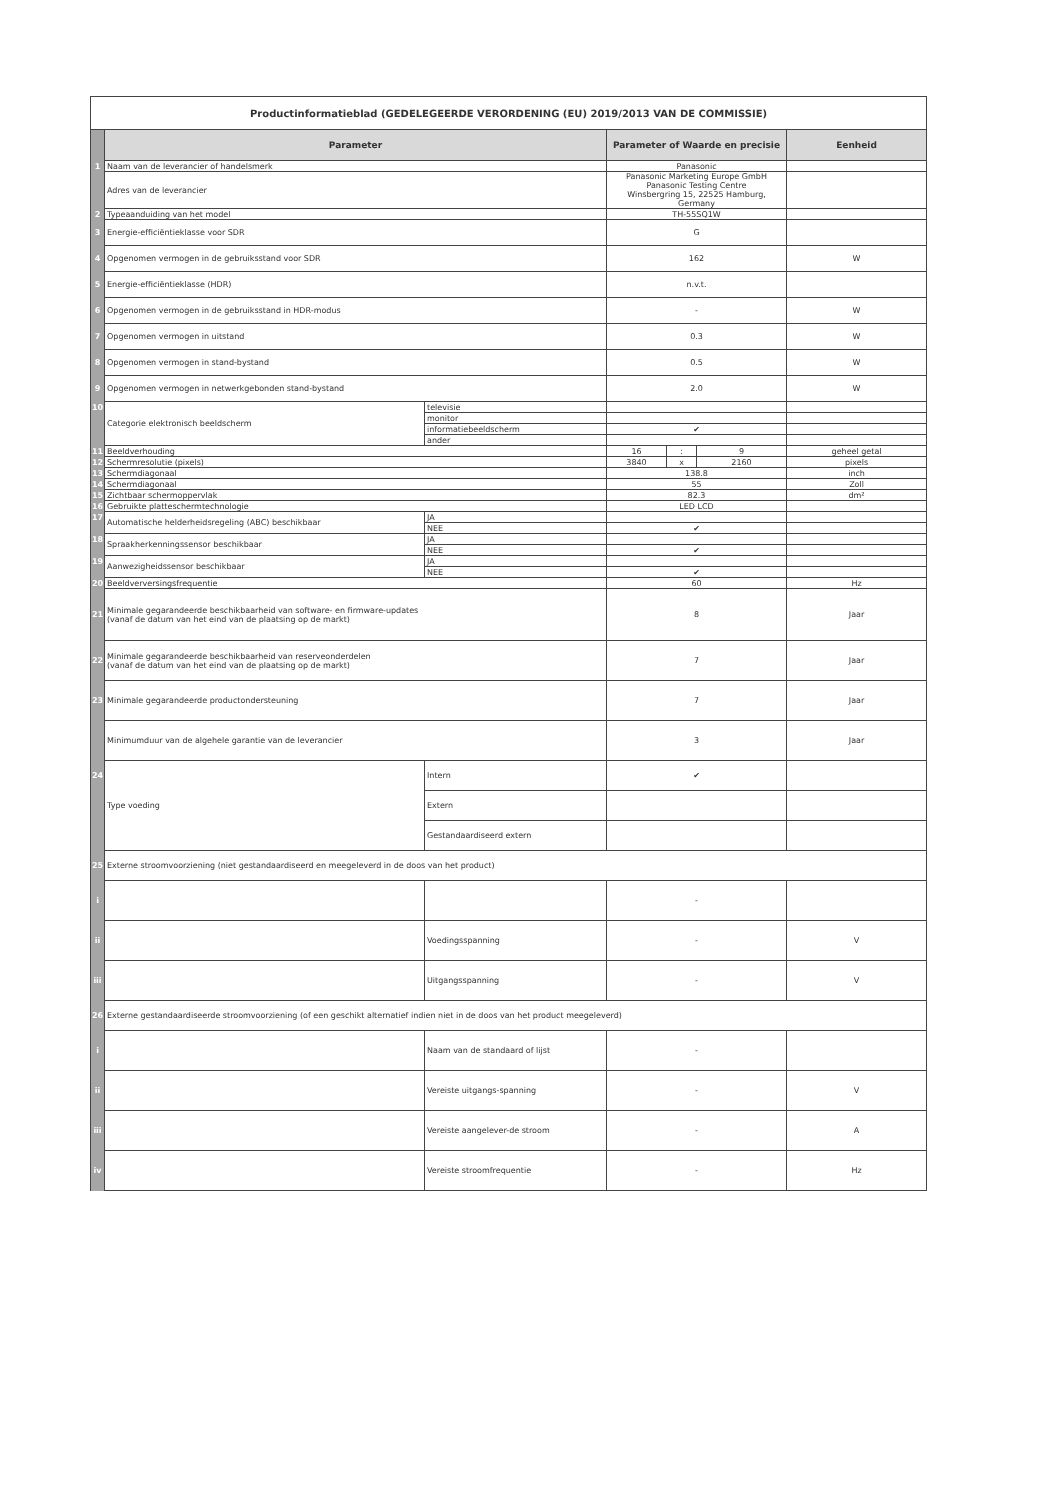| Productinformatieblad (GEDELEGEERDE VERORDENING (EU) 2019/2013 VAN DE COMMISSIE) | | | | | | |
| | Parameter | | Parameter of Waarde en precisie | | | Eenheid |
| 1 | Naam van de leverancier of handelsmerk | | Panasonic | | | |
| | Adres van de leverancier | | Panasonic Marketing Europe GmbH Panasonic Testing Centre Winsbergring 15, 22525 Hamburg, Germany | | | |
| 2 | Typeaanduiding van het model | | TH-55SQ1W | | | |
| 3 | Energie-efficiëntieklasse voor SDR | | G | | | |
| 4 | Opgenomen vermogen in de gebruiksstand voor SDR | | 162 | | | W |
| 5 | Energie-efficiëntieklasse (HDR) | | n.v.t. | | | |
| 6 | Opgenomen vermogen in de gebruiksstand in HDR-modus | | - | | | W |
| 7 | Opgenomen vermogen in uitstand | | 0.3 | | | W |
| 8 | Opgenomen vermogen in stand-bystand | | 0.5 | | | W |
| 9 | Opgenomen vermogen in netwerkgebonden stand-bystand | | 2.0 | | | W |
| 10 | Categorie elektronisch beeldscherm | televisie | | | | |
| | | monitor | | | | |
| | | informatiebeeldscherm | ✔ | | | |
| | | ander | | | | |
| 11 | Beeldverhouding | | 16 | : | 9 | geheel getal |
| 12 | Schermresolutie (pixels) | | 3840 | x | 2160 | pixels |
| 13 | Schermdiagonaal | | 138.8 | | | inch |
| 14 | Schermdiagonaal | | 55 | | | Zoll |
| 15 | Zichtbaar schermoppervlak | | 82.3 | | | dm² |
| 16 | Gebruikte platteschermtechnologie | | LED LCD | | | |
| 17 | Automatische helderheidsregeling (ABC) beschikbaar | JA | | | | |
| | | NEE | ✔ | | | |
| 18 | Spraakherkenningssensor beschikbaar | JA | | | | |
| | | NEE | ✔ | | | |
| 19 | Aanwezigheidssensor beschikbaar | JA | | | | |
| | | NEE | ✔ | | | |
| 20 | Beeldverversingsfrequentie | | 60 | | | Hz |
| 21 | Minimale gegarandeerde beschikbaarheid van software- en firmware-updates (vanaf de datum van het eind van de plaatsing op de markt) | | 8 | | | Jaar |
| 22 | Minimale gegarandeerde beschikbaarheid van reserveonderdelen (vanaf de datum van het eind van de plaatsing op de markt) | | 7 | | | Jaar |
| 23 | Minimale gegarandeerde productondersteuning | | 7 | | | Jaar |
| | Minimumduur van de algehele garantie van de leverancier | | 3 | | | Jaar |
| 24 | Type voeding | Intern | ✔ | | | |
| | | Extern | | | | |
| | | Gestandaardiseerd extern | | | | |
| 25 | Externe stroomvoorziening (niet gestandaardiseerd en meegeleverd in de doos van het product) | | | | | |
| i | | | - | | | |
| ii | | Voedingsspanning | - | | | V |
| iii | | Uitgangsspanning | - | | | V |
| 26 | Externe gestandaardiseerde stroomvoorziening (of een geschikt alternatief indien niet in de doos van het product meegeleverd) | | | | | |
| i | | Naam van de standaard of lijst | - | | | |
| ii | | Vereiste uitgangs-spanning | - | | | V |
| iii | | Vereiste aangelever-de stroom | - | | | A |
| iv | | Vereiste stroomfrequentie | - | | | Hz |